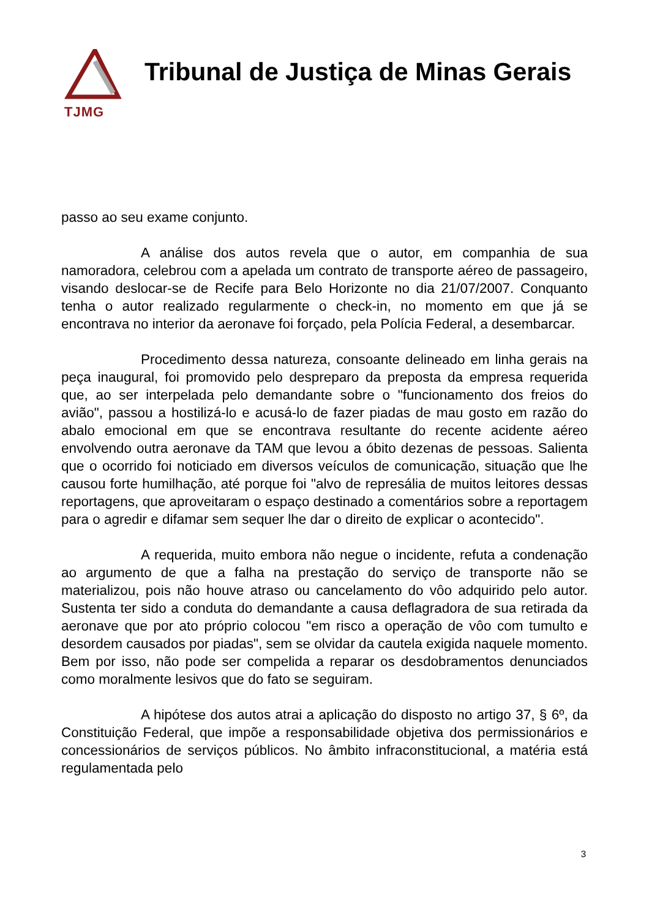TJMG
Tribunal de Justiça de Minas Gerais
passo ao seu exame conjunto.
A análise dos autos revela que o autor, em companhia de sua namoradora, celebrou com a apelada um contrato de transporte aéreo de passageiro, visando deslocar-se de Recife para Belo Horizonte no dia 21/07/2007. Conquanto tenha o autor realizado regularmente o check-in, no momento em que já se encontrava no interior da aeronave foi forçado, pela Polícia Federal, a desembarcar.
Procedimento dessa natureza, consoante delineado em linha gerais na peça inaugural, foi promovido pelo despreparo da preposta da empresa requerida que, ao ser interpelada pelo demandante sobre o "funcionamento dos freios do avião", passou a hostilizá-lo e acusá-lo de fazer piadas de mau gosto em razão do abalo emocional em que se encontrava resultante do recente acidente aéreo envolvendo outra aeronave da TAM que levou a óbito dezenas de pessoas. Salienta que o ocorrido foi noticiado em diversos veículos de comunicação, situação que lhe causou forte humilhação, até porque foi "alvo de represália de muitos leitores dessas reportagens, que aproveitaram o espaço destinado a comentários sobre a reportagem para o agredir e difamar sem sequer lhe dar o direito de explicar o acontecido".
A requerida, muito embora não negue o incidente, refuta a condenação ao argumento de que a falha na prestação do serviço de transporte não se materializou, pois não houve atraso ou cancelamento do vôo adquirido pelo autor. Sustenta ter sido a conduta do demandante a causa deflagradora de sua retirada da aeronave que por ato próprio colocou "em risco a operação de vôo com tumulto e desordem causados por piadas", sem se olvidar da cautela exigida naquele momento. Bem por isso, não pode ser compelida a reparar os desdobramentos denunciados como moralmente lesivos que do fato se seguiram.
A hipótese dos autos atrai a aplicação do disposto no artigo 37, § 6º, da Constituição Federal, que impõe a responsabilidade objetiva dos permissionários e concessionários de serviços públicos. No âmbito infraconstitucional, a matéria está regulamentada pelo
3